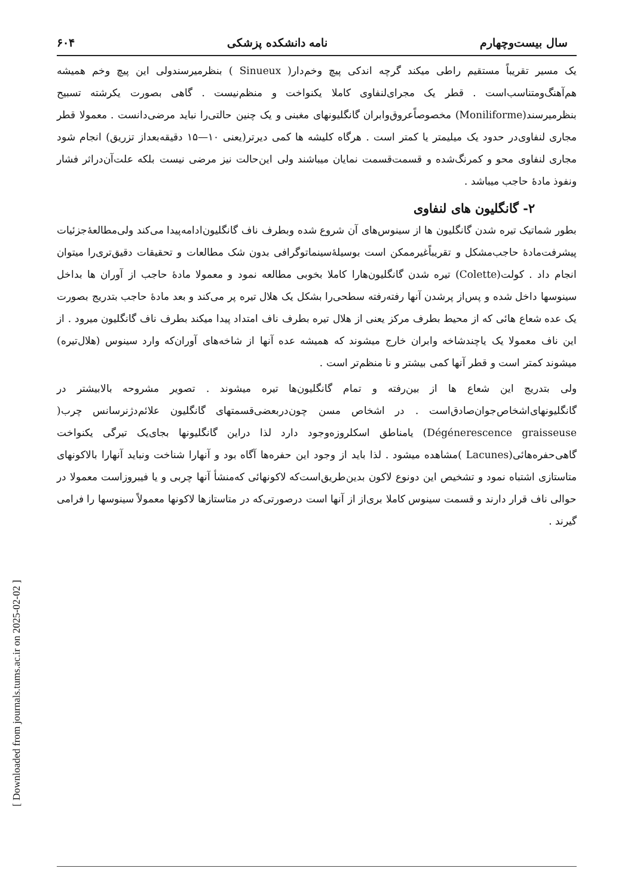[ Downloaded from journals.tums.ac.ir on 2025-02-02 ]
سال بیست‌وچهارم نامه دانشکده پزشکی ۶۰۴
یک مسیر تقریباً مستقیم راطی میکند گرچه اندکی پیچ وخم‌دار( Sinueux ) بنظرمیرسندولی این پیچ وخم همیشه هم‌آهنگ‌ومتناسب‌است . قطر یک مجرای‌لنفاوی کاملا یکنواخت و منظم‌نیست . گاهی بصورت یکرشته تسبیح بنظرمیرسند(Moniliforme) مخصوصاًعروق‌وابران گانگلیونهای مغبنی و یک چنین حالتی‌را نباید مرضی‌دانست . معمولا قطر مجاری لنفاوی‌در حدود یک میلیمتر یا کمتر است . هرگاه کلیشه ها کمی دیرتر(یعنی ۱۰—۱۵ دقیقه‌بعداز تزریق) انجام شود مجاری لنفاوی محو و کمرنگ‌شده و قسمت‌قسمت نمایان میباشند ولی این‌حالت نیز مرضی نیست بلکه علت‌آن‌دراثر فشار ونفوذ مادهٔ حاجب میباشد .
۲- گانگلیون های لنفاوی
بطور شماتیک تیره شدن گانگلیون ها از سینوس‌های آن شروع شده وبطرف ناف گانگلیون‌ادامه‌پیدا می‌کند ولی‌مطالعهٔ‌جزئیات پیشرفت‌مادهٔ حاجب‌مشکل و تقریباً‌غیرممکن است بوسیلهٔ‌سینماتوگرافی بدون شک مطالعات و تحقیقات دقیق‌تری‌را میتوان انجام داد . کولت(Colette) تیره شدن گانگلیون‌هارا کاملا بخوبی مطالعه نمود و معمولا مادهٔ حاجب از آوران ها بداخل سینوسها داخل شده و پس‌از پرشدن آنها رفته‌رفته سطحی‌را بشکل یک هلال تیره پر می‌کند و بعد مادهٔ حاجب بتدریج بصورت یک عده شعاع هائی که از محیط بطرف مرکز یعنی از هلال تیره بطرف ناف امتداد پیدا میکند بطرف ناف گانگلیون میرود . از این ناف معمولا یک یاچندشاخه وابران خارج میشوند که همیشه عده آنها از شاخه‌های آوران‌که وارد سینوس (هلال‌تیره) میشوند کمتر است و قطر آنها کمی بیشتر و نا منظم‌تر است .
ولی بتدریج این شعاع ها از بین‌رفته و تمام گانگلیون‌ها تیره میشوند . تصویر مشروحه بالابیشتر در گانگلیونهای‌اشخاص‌جوان‌صادق‌است . در اشخاص مسن چون‌دربعضی‌قسمتهای گانگلیون علائم‌دژنرسانس چرب( Dégénerescence graisseuse) یامناطق اسکلروزه‌وجود دارد لذا دراین گانگلیونها بجای‌یک تیرگی یکنواخت گاهی‌حفره‌هائی(Lacunes )مشاهده میشود . لذا باید از وجود این حفره‌ها آگاه بود و آنهارا شناخت ونباید آنهارا بالاکونهای متاستازی اشتباه نمود و تشخیص این دونوع لاکون بدین‌طریق‌است‌که لاکونهائی که‌منشأ آنها چربی و یا فیبروزاست معمولا در حوالی ناف قرار دارند و قسمت سینوس کاملا بری‌از از آنها است درصورتی‌که در متاستازها لاکونها معمولاً سینوسها را فرامی گیرند .